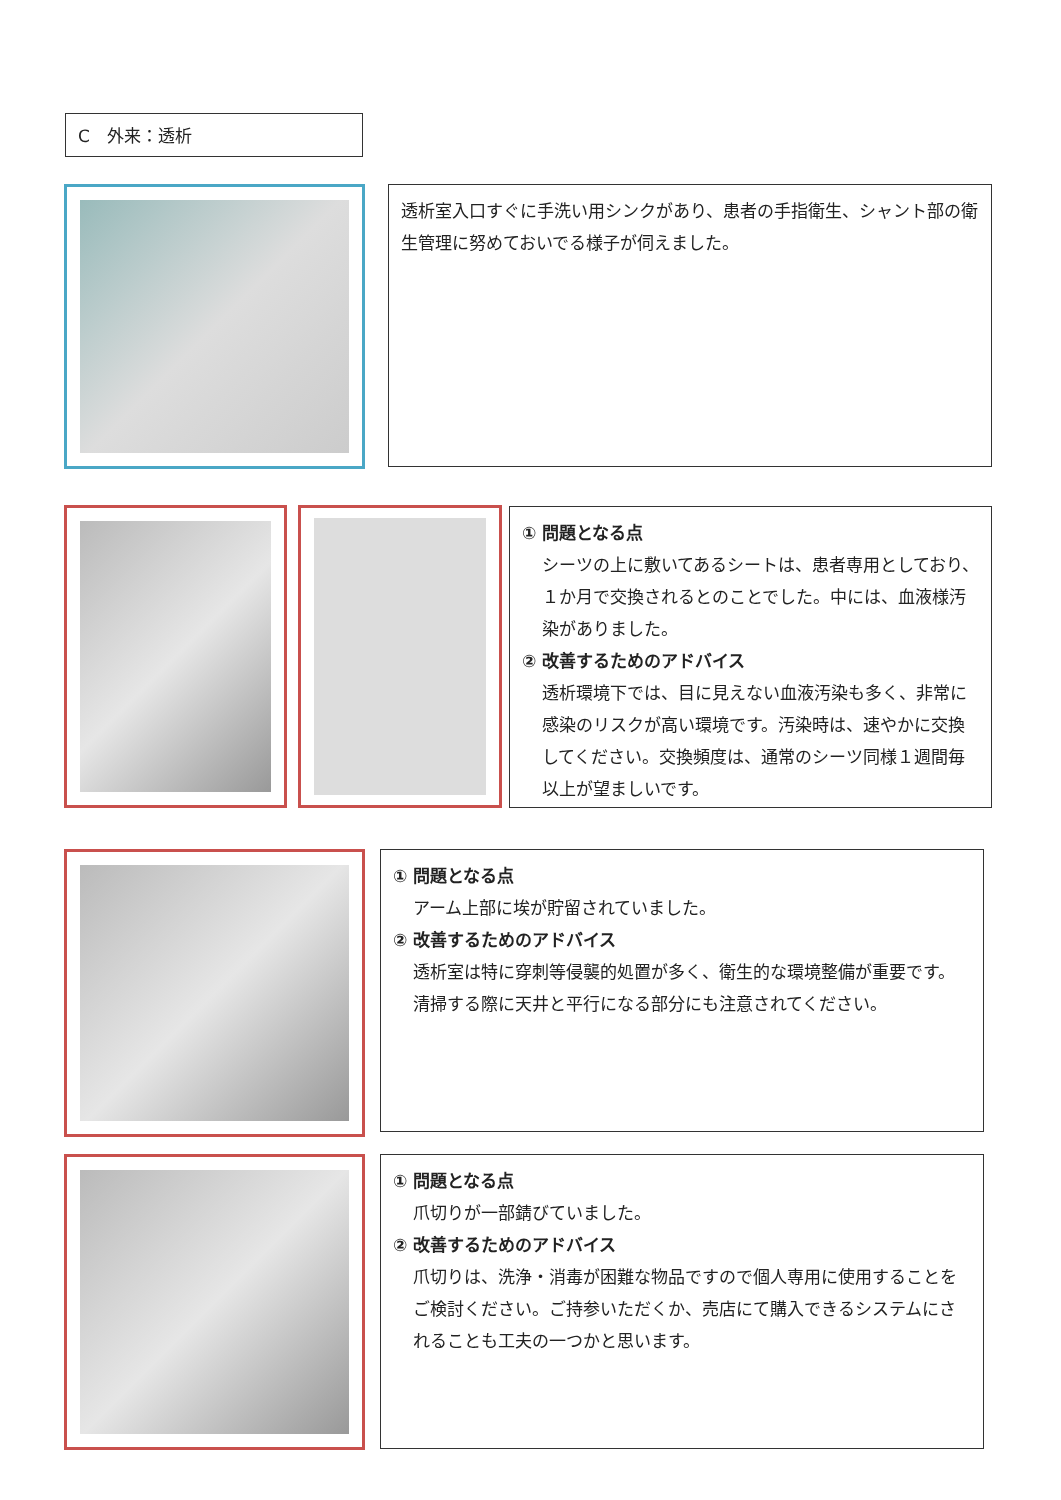C　外来：透析
透析室入口すぐに手洗い用シンクがあり、患者の手指衛生、シャント部の衛生管理に努めておいでる様子が伺えました。
① 問題となる点
シーツの上に敷いてあるシートは、患者専用としており、１か月で交換されるとのことでした。中には、血液様汚染がありました。
② 改善するためのアドバイス
透析環境下では、目に見えない血液汚染も多く、非常に感染のリスクが高い環境です。汚染時は、速やかに交換してください。交換頻度は、通常のシーツ同様１週間毎以上が望ましいです。
① 問題となる点
アーム上部に埃が貯留されていました。
② 改善するためのアドバイス
透析室は特に穿刺等侵襲的処置が多く、衛生的な環境整備が重要です。清掃する際に天井と平行になる部分にも注意されてください。
① 問題となる点
爪切りが一部錆びていました。
② 改善するためのアドバイス
爪切りは、洗浄・消毒が困難な物品ですので個人専用に使用することをご検討ください。ご持参いただくか、売店にて購入できるシステムにされることも工夫の一つかと思います。